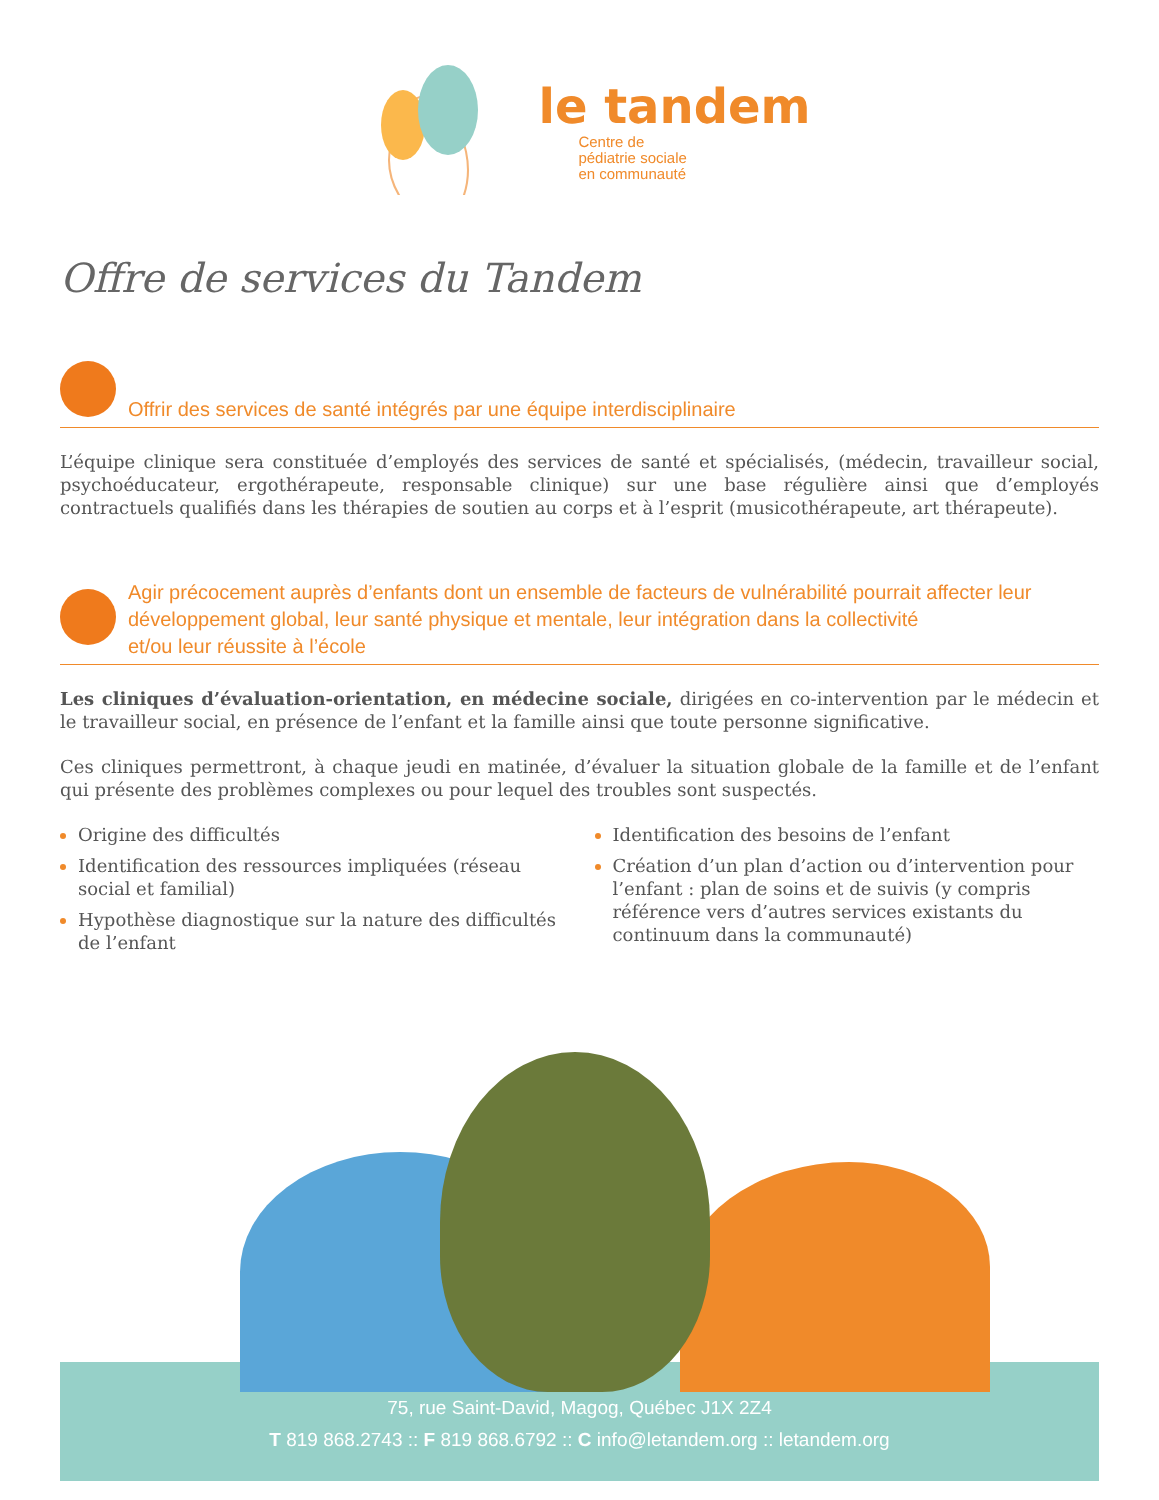le tandem
Centre de
pédiatrie sociale
en communauté
Offre de services du Tandem
Offrir des services de santé intégrés par une équipe interdisciplinaire
L’équipe clinique sera constituée d’employés des services de santé et spécialisés, (médecin, travailleur social, psychoéducateur, ergothérapeute, responsable clinique) sur une base régulière ainsi que d’employés contractuels qualifiés dans les thérapies de soutien au corps et à l’esprit (musicothérapeute, art thérapeute).
Agir précocement auprès d’enfants dont un ensemble de facteurs de vulnérabilité pourrait affecter leur développement global, leur santé physique et mentale, leur intégration dans la collectivité
et/ou leur réussite à l’école
Les cliniques d’évaluation-orientation, en médecine sociale, dirigées en co-intervention par le médecin et le travailleur social, en présence de l’enfant et la famille ainsi que toute personne significative.
Ces cliniques permettront, à chaque jeudi en matinée, d’évaluer la situation globale de la famille et de l’enfant qui présente des problèmes complexes ou pour lequel des troubles sont suspectés.
Origine des difficultés
Identification des ressources impliquées (réseau social et familial)
Hypothèse diagnostique sur la nature des difficultés de l’enfant
Identification des besoins de l’enfant
Création d’un plan d’action ou d’intervention pour l’enfant : plan de soins et de suivis (y compris référence vers d’autres services existants du continuum dans la communauté)
75, rue Saint-David, Magog, Québec J1X 2Z4
T 819 868.2743 :: F 819 868.6792 :: C info@letandem.org :: letandem.org